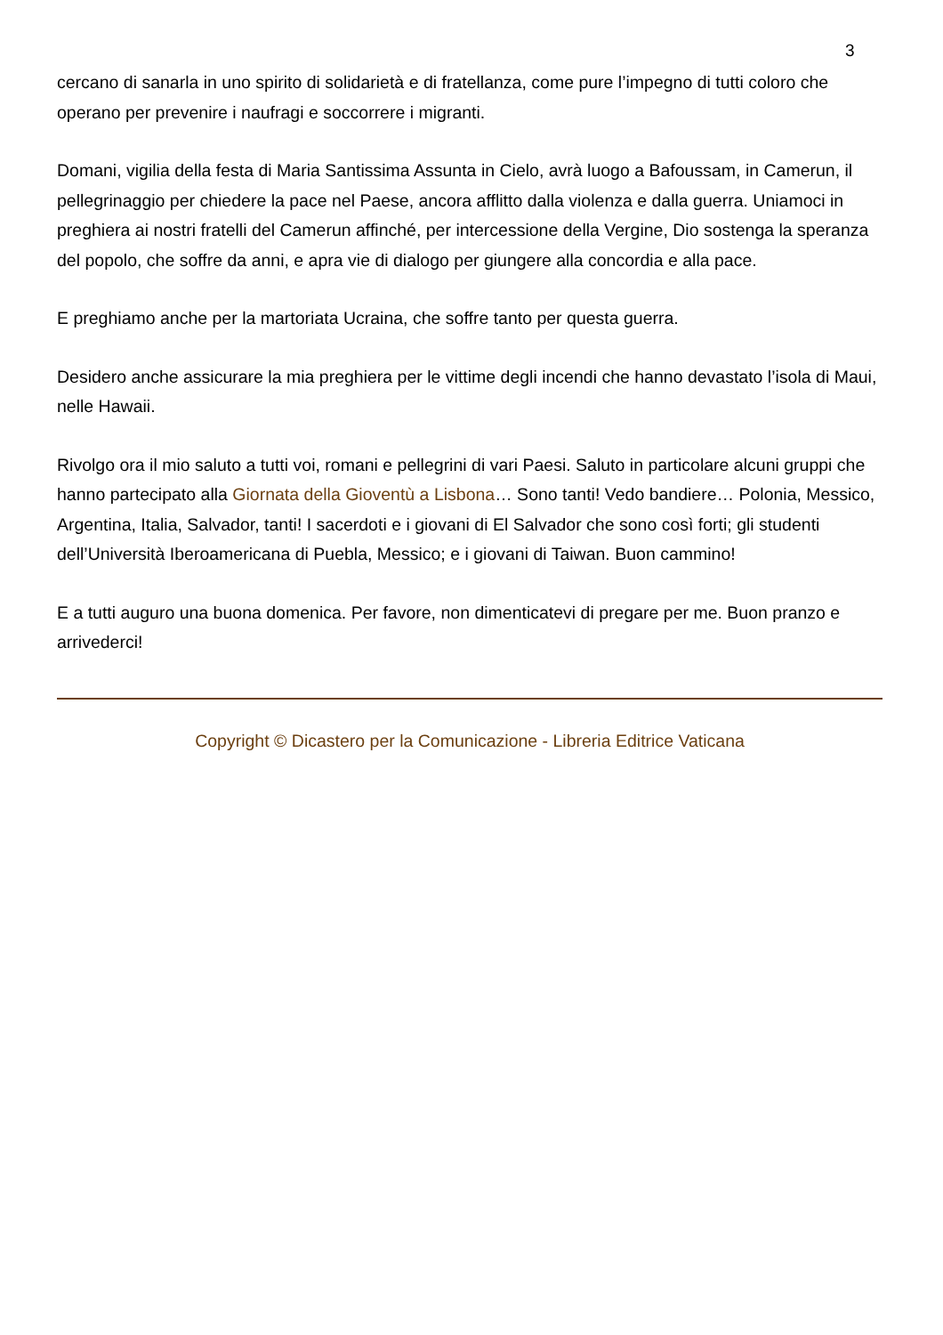3
cercano di sanarla in uno spirito di solidarietà e di fratellanza, come pure l’impegno di tutti coloro che operano per prevenire i naufragi e soccorrere i migranti.
Domani, vigilia della festa di Maria Santissima Assunta in Cielo, avrà luogo a Bafoussam, in Camerun, il pellegrinaggio per chiedere la pace nel Paese, ancora afflitto dalla violenza e dalla guerra. Uniamoci in preghiera ai nostri fratelli del Camerun affinché, per intercessione della Vergine, Dio sostenga la speranza del popolo, che soffre da anni, e apra vie di dialogo per giungere alla concordia e alla pace.
E preghiamo anche per la martoriata Ucraina, che soffre tanto per questa guerra.
Desidero anche assicurare la mia preghiera per le vittime degli incendi che hanno devastato l’isola di Maui, nelle Hawaii.
Rivolgo ora il mio saluto a tutti voi, romani e pellegrini di vari Paesi. Saluto in particolare alcuni gruppi che hanno partecipato alla Giornata della Gioventù a Lisbona… Sono tanti! Vedo bandiere… Polonia, Messico, Argentina, Italia, Salvador, tanti! I sacerdoti e i giovani di El Salvador che sono così forti; gli studenti dell’Università Iberoamericana di Puebla, Messico; e i giovani di Taiwan. Buon cammino!
E a tutti auguro una buona domenica. Per favore, non dimenticatevi di pregare per me. Buon pranzo e arrivederci!
Copyright © Dicastero per la Comunicazione - Libreria Editrice Vaticana